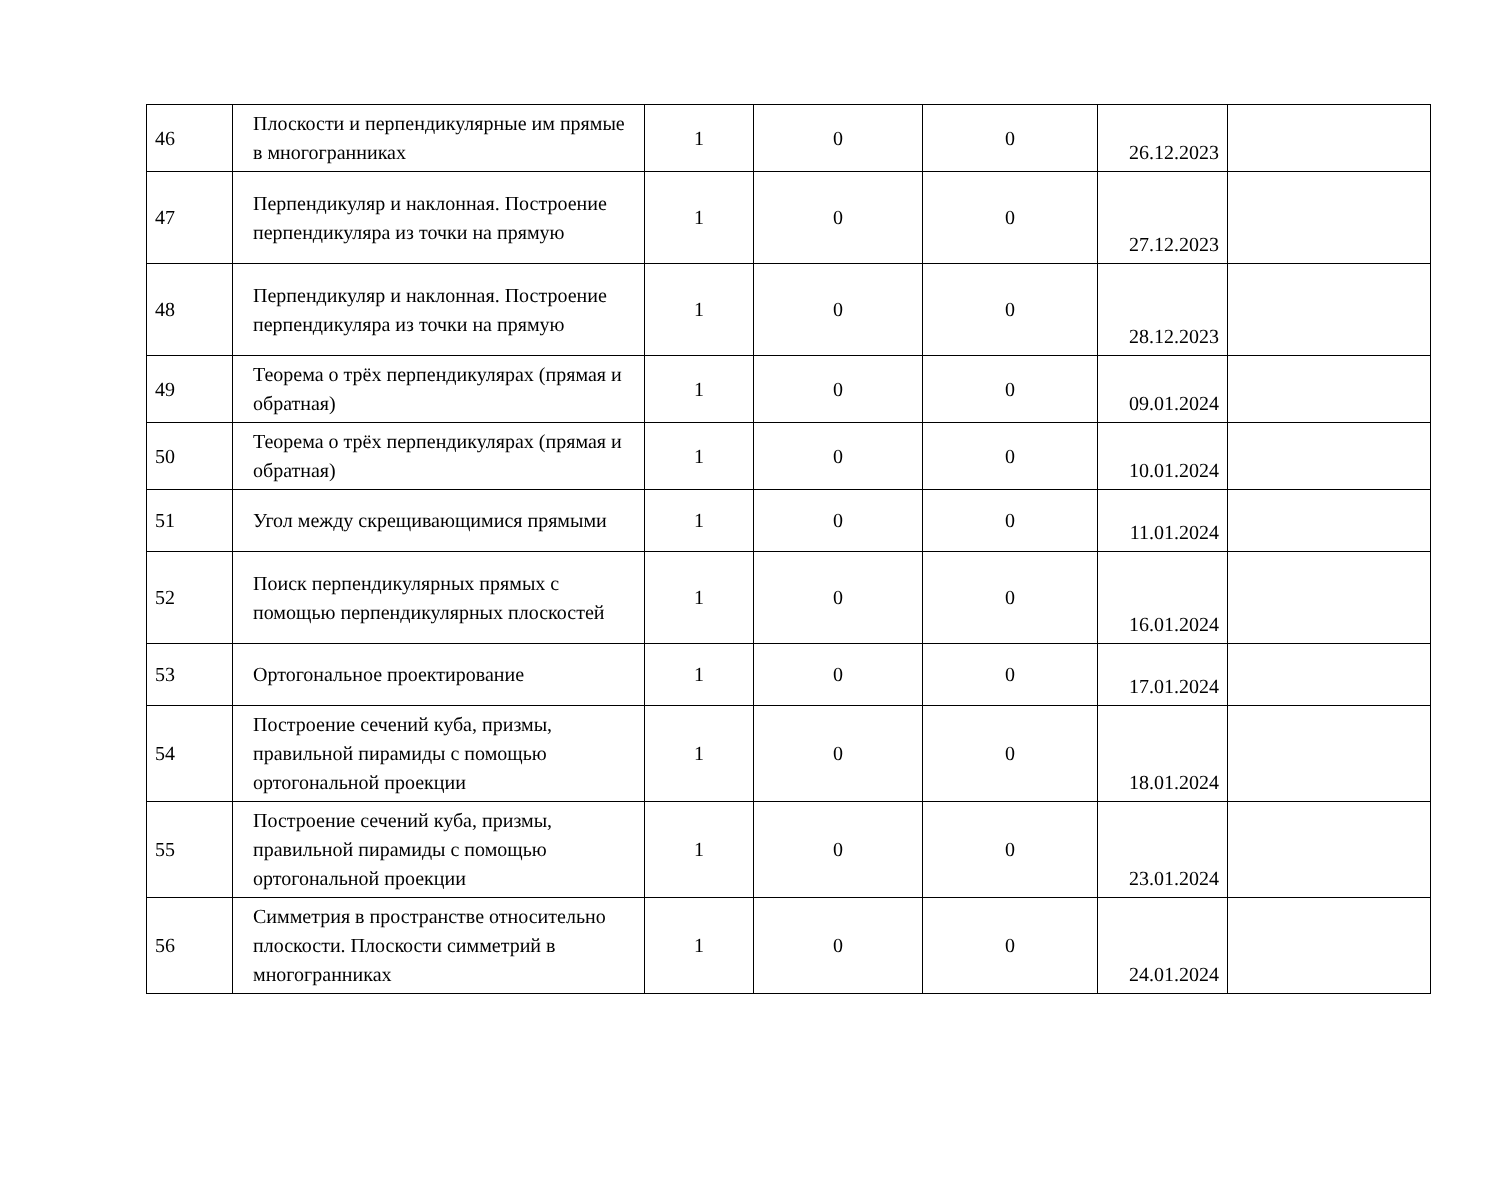| 46 | Плоскости и перпендикулярные им прямые в многогранниках | 1 | 0 | 0 | 26.12.2023 | |
| 47 | Перпендикуляр и наклонная. Построение перпендикуляра из точки на прямую | 1 | 0 | 0 | 27.12.2023 | |
| 48 | Перпендикуляр и наклонная. Построение перпендикуляра из точки на прямую | 1 | 0 | 0 | 28.12.2023 | |
| 49 | Теорема о трёх перпендикулярах (прямая и обратная) | 1 | 0 | 0 | 09.01.2024 | |
| 50 | Теорема о трёх перпендикулярах (прямая и обратная) | 1 | 0 | 0 | 10.01.2024 | |
| 51 | Угол между скрещивающимися прямыми | 1 | 0 | 0 | 11.01.2024 | |
| 52 | Поиск перпендикулярных прямых с помощью перпендикулярных плоскостей | 1 | 0 | 0 | 16.01.2024 | |
| 53 | Ортогональное проектирование | 1 | 0 | 0 | 17.01.2024 | |
| 54 | Построение сечений куба, призмы, правильной пирамиды с помощью ортогональной проекции | 1 | 0 | 0 | 18.01.2024 | |
| 55 | Построение сечений куба, призмы, правильной пирамиды с помощью ортогональной проекции | 1 | 0 | 0 | 23.01.2024 | |
| 56 | Симметрия в пространстве относительно плоскости. Плоскости симметрий в многогранниках | 1 | 0 | 0 | 24.01.2024 | |